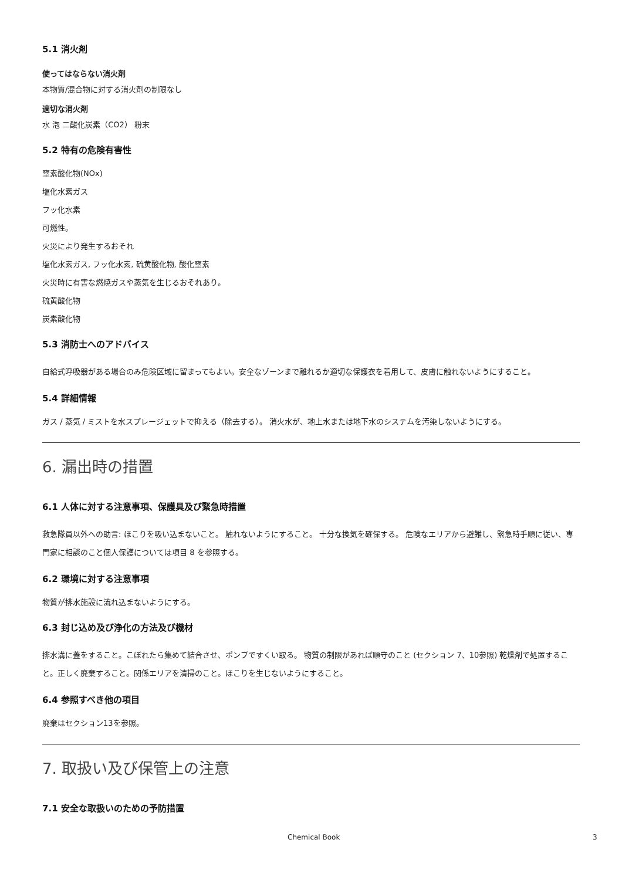5.1 消火剤
使ってはならない消火剤
本物質/混合物に対する消火剤の制限なし
適切な消火剤
水 泡 二酸化炭素（CO2） 粉末
5.2 特有の危険有害性
窒素酸化物(NOx)
塩化水素ガス
フッ化水素
可燃性。
火災により発生するおそれ
塩化水素ガス, フッ化水素, 硫黄酸化物, 酸化窒素
火災時に有害な燃焼ガスや蒸気を生じるおそれあり。
硫黄酸化物
炭素酸化物
5.3 消防士へのアドバイス
自給式呼吸器がある場合のみ危険区域に留まってもよい。安全なゾーンまで離れるか適切な保護衣を着用して、皮膚に触れないようにすること。
5.4 詳細情報
ガス / 蒸気 / ミストを水スプレージェットで抑える（除去する）。 消火水が、地上水または地下水のシステムを汚染しないようにする。
6. 漏出時の措置
6.1 人体に対する注意事項、保護具及び緊急時措置
救急隊員以外への助言: ほこりを吸い込まないこと。 触れないようにすること。 十分な換気を確保する。 危険なエリアから避難し、緊急時手順に従い、専門家に相談のこと個人保護については項目 8 を参照する。
6.2 環境に対する注意事項
物質が排水施設に流れ込まないようにする。
6.3 封じ込め及び浄化の方法及び機材
排水溝に蓋をすること。こぼれたら集めて結合させ、ポンプですくい取る。 物質の制限があれば順守のこと (セクション 7、10参照) 乾燥剤で処置すること。正しく廃棄すること。関係エリアを清掃のこと。ほこりを生じないようにすること。
6.4 参照すべき他の項目
廃棄はセクション13を参照。
7. 取扱い及び保管上の注意
7.1 安全な取扱いのための予防措置
Chemical Book 3